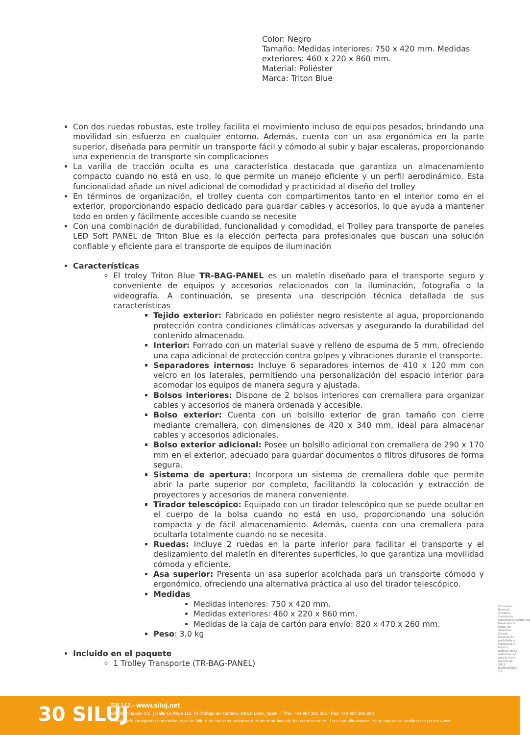Color: Negro
Tamaño: Medidas interiores: 750 x 420 mm. Medidas exteriores: 460 x 220 x 860 mm.
Material: Poliéster
Marca: Triton Blue
Con dos ruedas robustas, este trolley facilita el movimiento incluso de equipos pesados, brindando una movilidad sin esfuerzo en cualquier entorno. Además, cuenta con un asa ergonómica en la parte superior, diseñada para permitir un transporte fácil y cómodo al subir y bajar escaleras, proporcionando una experiencia de transporte sin complicaciones
La varilla de tracción oculta es una característica destacada que garantiza un almacenamiento compacto cuando no está en uso, lo que permite un manejo eficiente y un perfil aerodinámico. Esta funcionalidad añade un nivel adicional de comodidad y practicidad al diseño del trolley
En términos de organización, el trolley cuenta con compartimentos tanto en el interior como en el exterior, proporcionando espacio dedicado para guardar cables y accesorios, lo que ayuda a mantener todo en orden y fácilmente accesible cuando se necesite
Con una combinación de durabilidad, funcionalidad y comodidad, el Trolley para transporte de paneles LED Soft PANEL de Triton Blue es la elección perfecta para profesionales que buscan una solución confiable y eficiente para el transporte de equipos de iluminación
Características
El troley Triton Blue TR-BAG-PANEL es un maletín diseñado para el transporte seguro y conveniente de equipos y accesorios relacionados con la iluminación, fotografía o la videografía. A continuación, se presenta una descripción técnica detallada de sus características
Tejido exterior: Fabricado en poliéster negro resistente al agua, proporcionando protección contra condiciones climáticas adversas y asegurando la durabilidad del contenido almacenado.
Interior: Forrado con un material suave y relleno de espuma de 5 mm, ofreciendo una capa adicional de protección contra golpes y vibraciones durante el transporte.
Separadores internos: Incluye 6 separadores internos de 410 x 120 mm con velcro en los laterales, permitiendo una personalización del espacio interior para acomodar los equipos de manera segura y ajustada.
Bolsos interiores: Dispone de 2 bolsos interiores con cremallera para organizar cables y accesorios de manera ordenada y accesible.
Bolso exterior: Cuenta con un bolsillo exterior de gran tamaño con cierre mediante cremallera, con dimensiones de 420 x 340 mm, ideal para almacenar cables y accesorios adicionales.
Bolso exterior adicional: Posee un bolsillo adicional con cremallera de 290 x 170 mm en el exterior, adecuado para guardar documentos o filtros difusores de forma segura.
Sistema de apertura: Incorpora un sistema de cremallera doble que permite abrir la parte superior por completo, facilitando la colocación y extracción de proyectores y accesorios de manera conveniente.
Tirador telescópico: Equipado con un tirador telescópico que se puede ocultar en el cuerpo de la bolsa cuando no está en uso, proporcionando una solución compacta y de fácil almacenamiento. Además, cuenta con una cremallera para ocultarla totalmente cuando no se necesita.
Ruedas: Incluye 2 ruedas en la parte inferior para facilitar el transporte y el deslizamiento del maletín en diferentes superficies, lo que garantiza una movilidad cómoda y eficiente.
Asa superior: Presenta un asa superior acolchada para un transporte cómodo y ergonómico, ofreciendo una alternativa práctica al uso del tirador telescópico.
Medidas
Medidas interiores: 750 x 420 mm.
Medidas exteriores: 460 x 220 x 860 mm.
Medidas de la caja de cartón para envío: 820 x 470 x 260 mm.
Peso: 3,0 kg
Incluido en el paquete
1 Trolley Transporte (TR-BAG-PANEL)
Obra bajo licencia Creative Commons: creativecommons.org Reservados todos los derechos. Queda totalmente prohibido su reproducción total o parcial sin la autorización previa y por escrito de SILUJ ILUMINACIÓN, S.L.
30 SILUJ
SILUJ - www.siluj.net
Siluj Iluminación S.L. | Calle La Raya 110, P.I.Trobajo del Camino, 24010 León, Spain. - Tfno: +34 987 261 335 - Fax: +34 987 263 860
El color y las imágenes contenidas en este folleto no son necesariamente representativos de los colores reales. Las especificaciones están sujetas a cambios sin previo aviso.